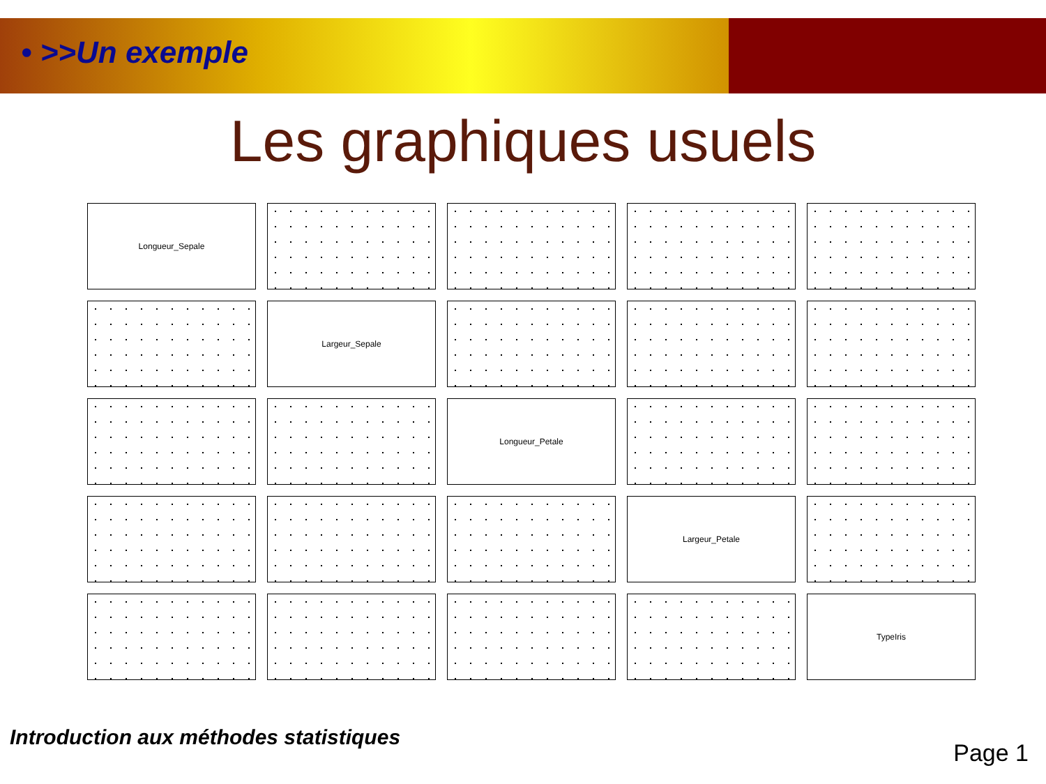• >>Un exemple
Les graphiques usuels
Longueur_Sepale
Largeur_Sepale
Longueur_Petale
Largeur_Petale
TypeIris
Introduction aux méthodes statistiques
Page 1